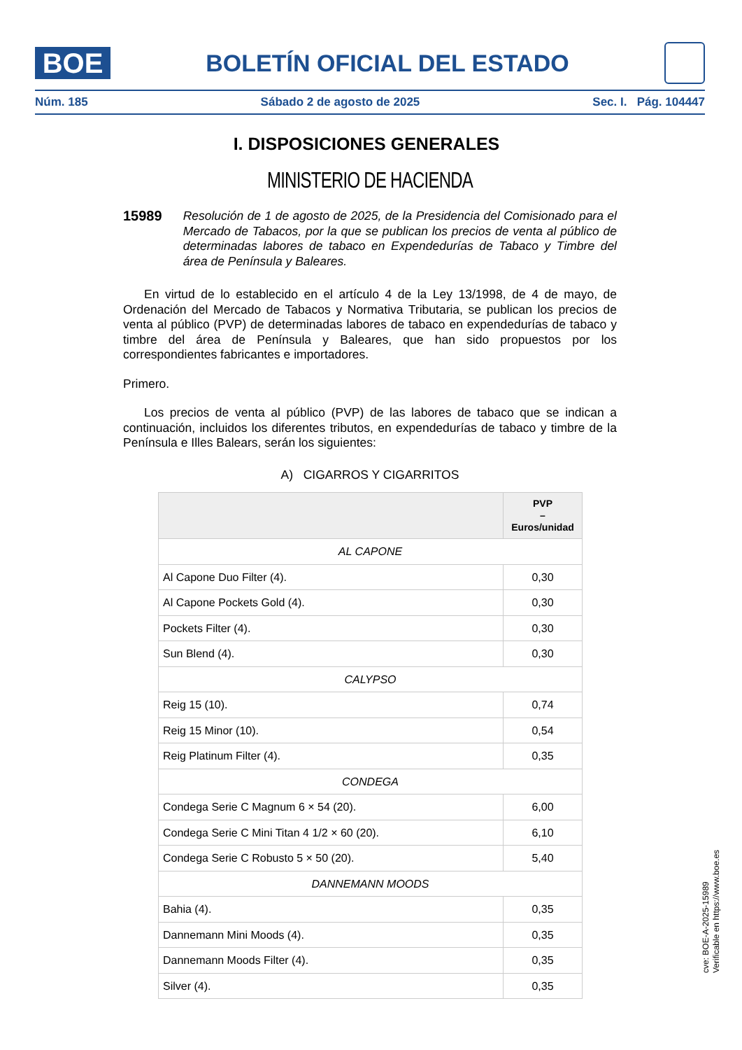BOE
BOLETÍN OFICIAL DEL ESTADO
Núm. 185 Sábado 2 de agosto de 2025 Sec. I. Pág. 104447
I. DISPOSICIONES GENERALES
MINISTERIO DE HACIENDA
15989 Resolución de 1 de agosto de 2025, de la Presidencia del Comisionado para el Mercado de Tabacos, por la que se publican los precios de venta al público de determinadas labores de tabaco en Expendedurías de Tabaco y Timbre del área de Península y Baleares.
En virtud de lo establecido en el artículo 4 de la Ley 13/1998, de 4 de mayo, de Ordenación del Mercado de Tabacos y Normativa Tributaria, se publican los precios de venta al público (PVP) de determinadas labores de tabaco en expendedurías de tabaco y timbre del área de Península y Baleares, que han sido propuestos por los correspondientes fabricantes e importadores.
Primero.
Los precios de venta al público (PVP) de las labores de tabaco que se indican a continuación, incluidos los diferentes tributos, en expendedurías de tabaco y timbre de la Península e Illes Balears, serán los siguientes:
A) CIGARROS Y CIGARRITOS
| | PVP – Euros/unidad |
| --- | --- |
| AL CAPONE | |
| Al Capone Duo Filter (4). | 0,30 |
| Al Capone Pockets Gold (4). | 0,30 |
| Pockets Filter (4). | 0,30 |
| Sun Blend (4). | 0,30 |
| CALYPSO | |
| Reig 15 (10). | 0,74 |
| Reig 15 Minor (10). | 0,54 |
| Reig Platinum Filter (4). | 0,35 |
| CONDEGA | |
| Condega Serie C Magnum 6 × 54 (20). | 6,00 |
| Condega Serie C Mini Titan 4 1/2 × 60 (20). | 6,10 |
| Condega Serie C Robusto 5 × 50 (20). | 5,40 |
| DANNEMANN MOODS | |
| Bahia (4). | 0,35 |
| Dannemann Mini Moods (4). | 0,35 |
| Dannemann Moods Filter (4). | 0,35 |
| Silver (4). | 0,35 |
cve: BOE-A-2025-15989
Verificable en https://www.boe.es